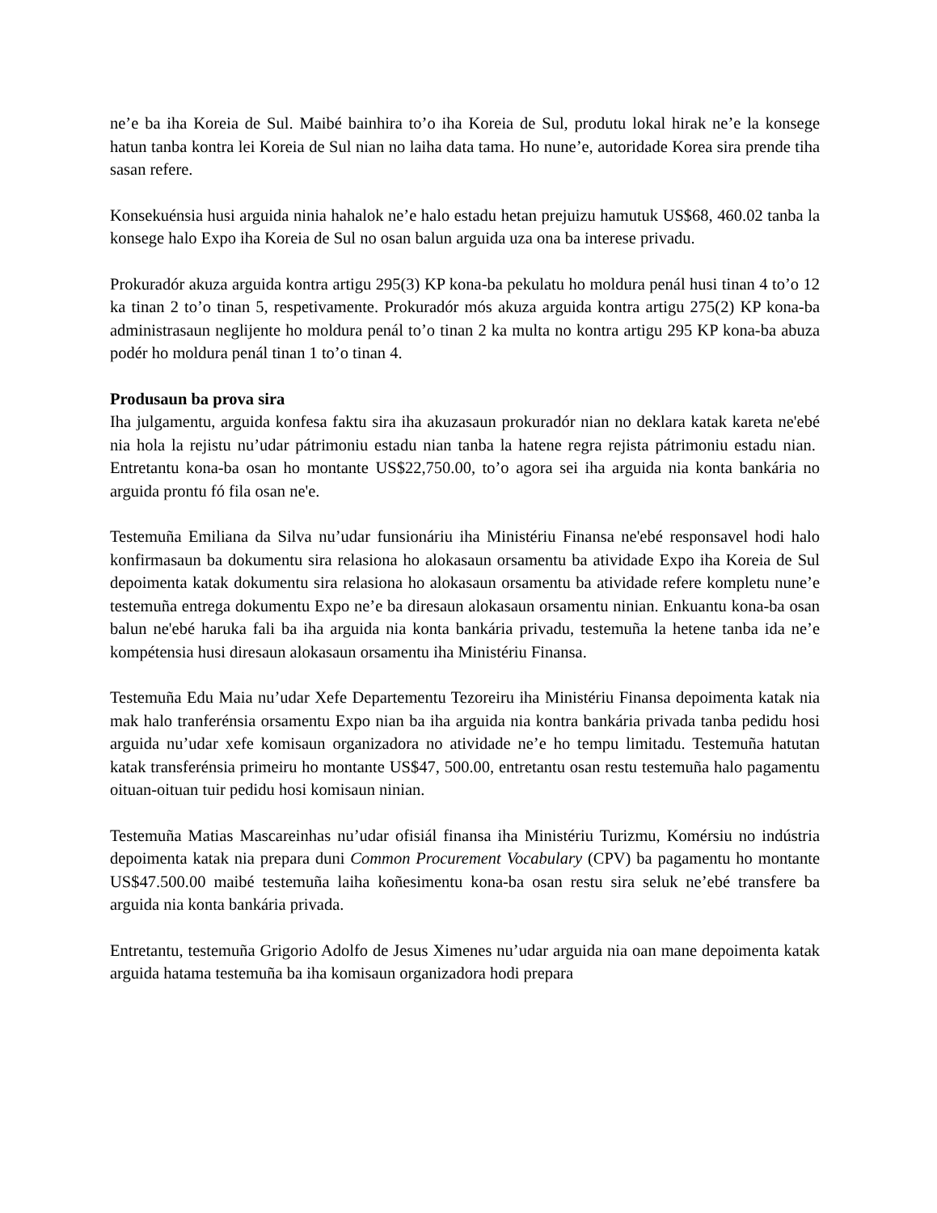ne’e ba iha Koreia de Sul. Maibé bainhira to’o iha Koreia de Sul, produtu lokal hirak ne’e la konsege hatun tanba kontra lei Koreia de Sul nian no laiha data tama. Ho nune’e, autoridade Korea sira prende tiha sasan refere.
Konsekuénsia husi arguida ninia hahalok ne’e halo estadu hetan prejuizu hamutuk US$68, 460.02 tanba la konsege halo Expo iha Koreia de Sul no osan balun arguida uza ona ba interese privadu.
Prokuradór akuza arguida kontra artigu 295(3) KP kona-ba pekulatu ho moldura penál husi tinan 4 to’o 12 ka tinan 2 to’o tinan 5, respetivamente. Prokuradór mós akuza arguida kontra artigu 275(2) KP kona-ba administrasaun neglijente ho moldura penál to’o tinan 2 ka multa no kontra artigu 295 KP kona-ba abuza podér ho moldura penál tinan 1 to’o tinan 4.
Produsaun ba prova sira
Iha julgamentu, arguida konfesa faktu sira iha akuzasaun prokuradór nian no deklara katak kareta ne'ebé nia hola la rejistu nu’udar pátrimoniu estadu nian tanba la hatene regra rejista pátrimoniu estadu nian. Entretantu kona-ba osan ho montante US$22,750.00, to’o agora sei iha arguida nia konta bankária no arguida prontu fó fila osan ne'e.
Testemuña Emiliana da Silva nu’udar funsionáriu iha Ministériu Finansa ne'ebé responsavel hodi halo konfirmasaun ba dokumentu sira relasiona ho alokasaun orsamentu ba atividade Expo iha Koreia de Sul depoimenta katak dokumentu sira relasiona ho alokasaun orsamentu ba atividade refere kompletu nune’e testemuña entrega dokumentu Expo ne’e ba diresaun alokasaun orsamentu ninian. Enkuantu kona-ba osan balun ne'ebé haruka fali ba iha arguida nia konta bankária privadu, testemuña la hetene tanba ida ne’e kompétensia husi diresaun alokasaun orsamentu iha Ministériu Finansa.
Testemuña Edu Maia nu’udar Xefe Departementu Tezoreiru iha Ministériu Finansa depoimenta katak nia mak halo tranferénsia orsamentu Expo nian ba iha arguida nia kontra bankária privada tanba pedidu hosi arguida nu’udar xefe komisaun organizadora no atividade ne’e ho tempu limitadu. Testemuña hatutan katak transferénsia primeiru ho montante US$47, 500.00, entretantu osan restu testemuña halo pagamentu oituan-oituan tuir pedidu hosi komisaun ninian.
Testemuña Matias Mascareinhas nu’udar ofisiál finansa iha Ministériu Turizmu, Komérsiu no indústria depoimenta katak nia prepara duni Common Procurement Vocabulary (CPV) ba pagamentu ho montante US$47.500.00 maibé testemuña laiha koñesimentu kona-ba osan restu sira seluk ne’ebé transfere ba arguida nia konta bankária privada.
Entretantu, testemuña Grigorio Adolfo de Jesus Ximenes nu’udar arguida nia oan mane depoimenta katak arguida hatama testemuña ba iha komisaun organizadora hodi prepara